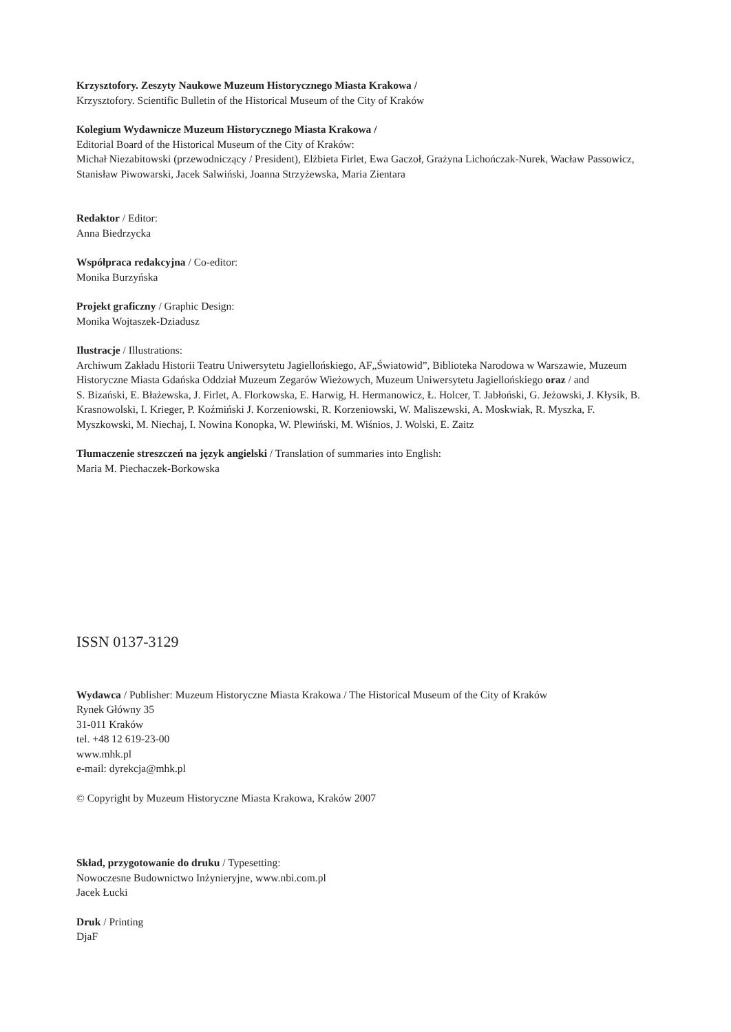Krzysztofory. Zeszyty Naukowe Muzeum Historycznego Miasta Krakowa /
Krzysztofory. Scientific Bulletin of the Historical Museum of the City of Kraków
Kolegium Wydawnicze Muzeum Historycznego Miasta Krakowa /
Editorial Board of the Historical Museum of the City of Kraków:
Michał Niezabitowski (przewodniczący / President), Elżbieta Firlet, Ewa Gaczoł, Grażyna Lichończak-Nurek, Wacław Passowicz, Stanisław Piwowarski, Jacek Salwiński, Joanna Strzyżewska, Maria Zientara
Redaktor / Editor:
Anna Biedrzycka
Współpraca redakcyjna / Co-editor:
Monika Burzyńska
Projekt graficzny / Graphic Design:
Monika Wojtaszek-Dziadusz
Ilustracje / Illustrations:
Archiwum Zakładu Historii Teatru Uniwersytetu Jagiellońskiego, AF„Światowid”, Biblioteka Narodowa w Warszawie, Muzeum Historyczne Miasta Gdańska Oddział Muzeum Zegarów Wieżowych, Muzeum Uniwersytetu Jagiellońskiego oraz / and
S. Bizański, E. Błażewska, J. Firlet, A. Florkowska, E. Harwig, H. Hermanowicz, Ł. Holcer, T. Jabłoński, G. Jeżowski, J. Kłysik, B. Krasnowolski, I. Krieger, P. Koźmiński J. Korzeniowski, R. Korzeniowski, W. Maliszewski, A. Moskwiak, R. Myszka, F. Myszkowski, M. Niechaj, I. Nowina Konopka, W. Plewiński, M. Wiśnios, J. Wolski, E. Zaitz
Tłumaczenie streszczeń na język angielski / Translation of summaries into English:
Maria M. Piechaczek-Borkowska
ISSN 0137-3129
Wydawca / Publisher: Muzeum Historyczne Miasta Krakowa / The Historical Museum of the City of Kraków
Rynek Główny 35
31-011 Kraków
tel. +48 12 619-23-00
www.mhk.pl
e-mail: dyrekcja@mhk.pl
© Copyright by Muzeum Historyczne Miasta Krakowa, Kraków 2007
Skład, przygotowanie do druku / Typesetting:
Nowoczesne Budownictwo Inżynieryjne, www.nbi.com.pl
Jacek Łucki
Druk / Printing
DjaF